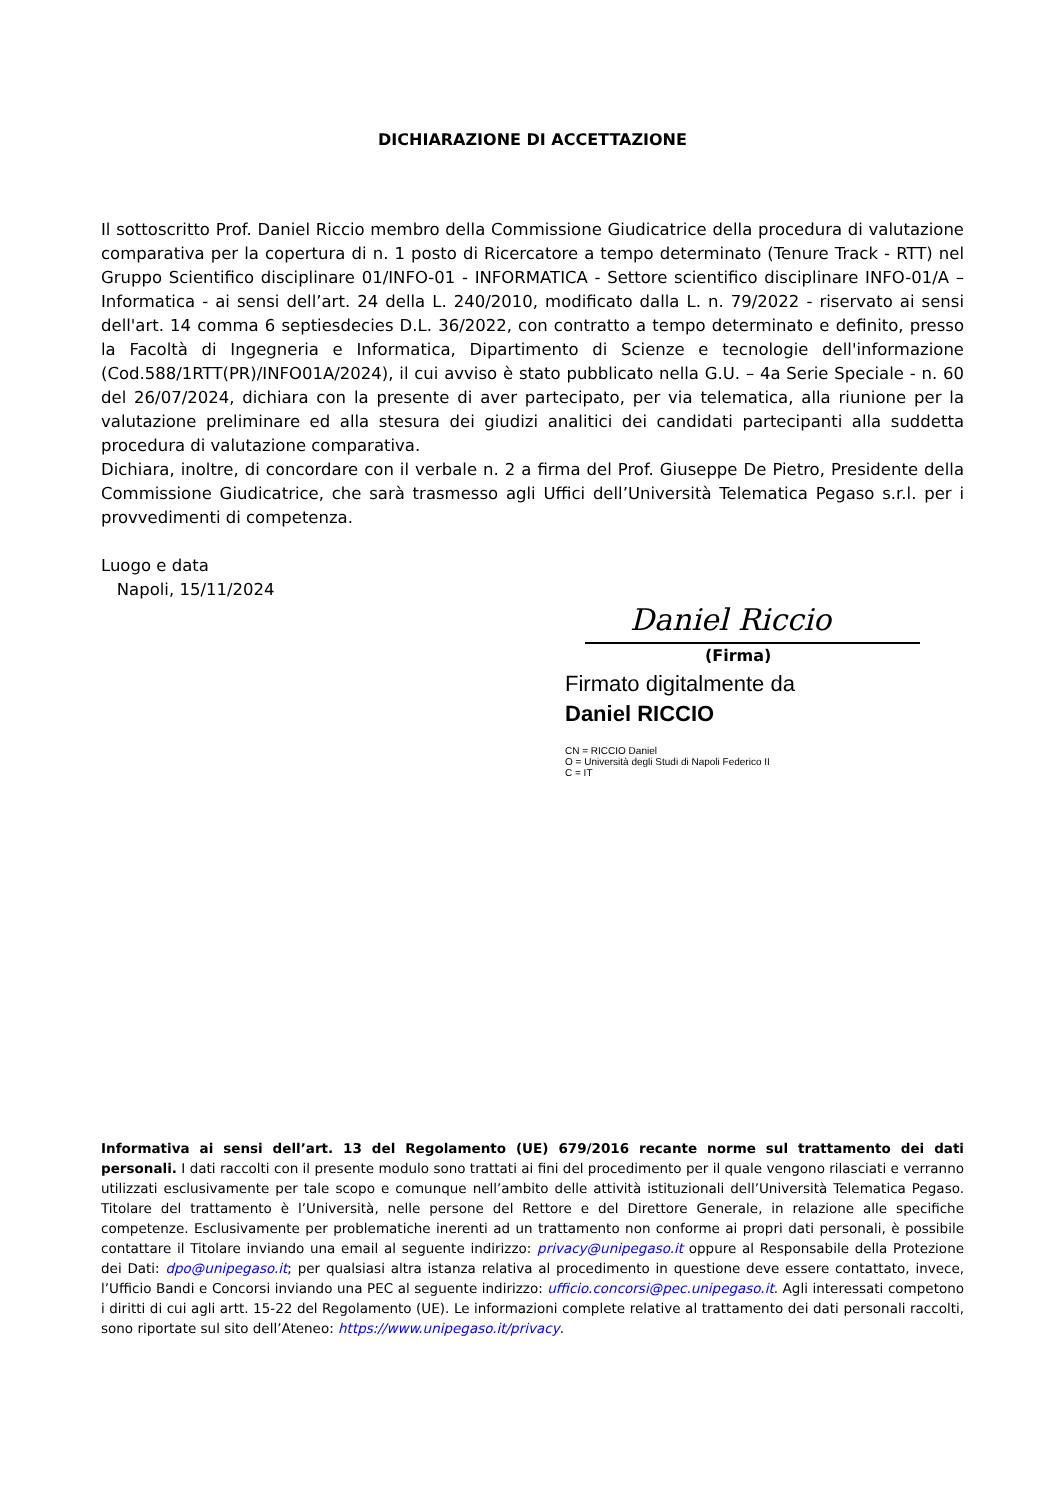DICHIARAZIONE DI ACCETTAZIONE
Il sottoscritto Prof. Daniel Riccio membro della Commissione Giudicatrice della procedura di valutazione comparativa per la copertura di n. 1 posto di Ricercatore a tempo determinato (Tenure Track - RTT) nel Gruppo Scientifico disciplinare 01/INFO-01 - INFORMATICA - Settore scientifico disciplinare INFO-01/A – Informatica - ai sensi dell’art. 24 della L. 240/2010, modificato dalla L. n. 79/2022 - riservato ai sensi dell'art. 14 comma 6 septiesdecies D.L. 36/2022, con contratto a tempo determinato e definito, presso la Facoltà di Ingegneria e Informatica, Dipartimento di Scienze e tecnologie dell'informazione (Cod.588/1RTT(PR)/INFO01A/2024), il cui avviso è stato pubblicato nella G.U. – 4a Serie Speciale - n. 60 del 26/07/2024, dichiara con la presente di aver partecipato, per via telematica, alla riunione per la valutazione preliminare ed alla stesura dei giudizi analitici dei candidati partecipanti alla suddetta procedura di valutazione comparativa.
Dichiara, inoltre, di concordare con il verbale n. 2 a firma del Prof. Giuseppe De Pietro, Presidente della Commissione Giudicatrice, che sarà trasmesso agli Uffici dell’Università Telematica Pegaso s.r.l. per i provvedimenti di competenza.
Luogo e data
Napoli, 15/11/2024
Daniel Riccio
(Firma)
Firmato digitalmente da
Daniel RICCIO
CN = RICCIO Daniel
O = Università degli Studi di Napoli Federico II
C = IT
Informativa ai sensi dell’art. 13 del Regolamento (UE) 679/2016 recante norme sul trattamento dei dati personali. I dati raccolti con il presente modulo sono trattati ai fini del procedimento per il quale vengono rilasciati e verranno utilizzati esclusivamente per tale scopo e comunque nell’ambito delle attività istituzionali dell’Università Telematica Pegaso. Titolare del trattamento è l’Università, nelle persone del Rettore e del Direttore Generale, in relazione alle specifiche competenze. Esclusivamente per problematiche inerenti ad un trattamento non conforme ai propri dati personali, è possibile contattare il Titolare inviando una email al seguente indirizzo: privacy@unipegaso.it oppure al Responsabile della Protezione dei Dati: dpo@unipegaso.it; per qualsiasi altra istanza relativa al procedimento in questione deve essere contattato, invece, l’Ufficio Bandi e Concorsi inviando una PEC al seguente indirizzo: ufficio.concorsi@pec.unipegaso.it. Agli interessati competono i diritti di cui agli artt. 15-22 del Regolamento (UE). Le informazioni complete relative al trattamento dei dati personali raccolti, sono riportate sul sito dell’Ateneo: https://www.unipegaso.it/privacy.